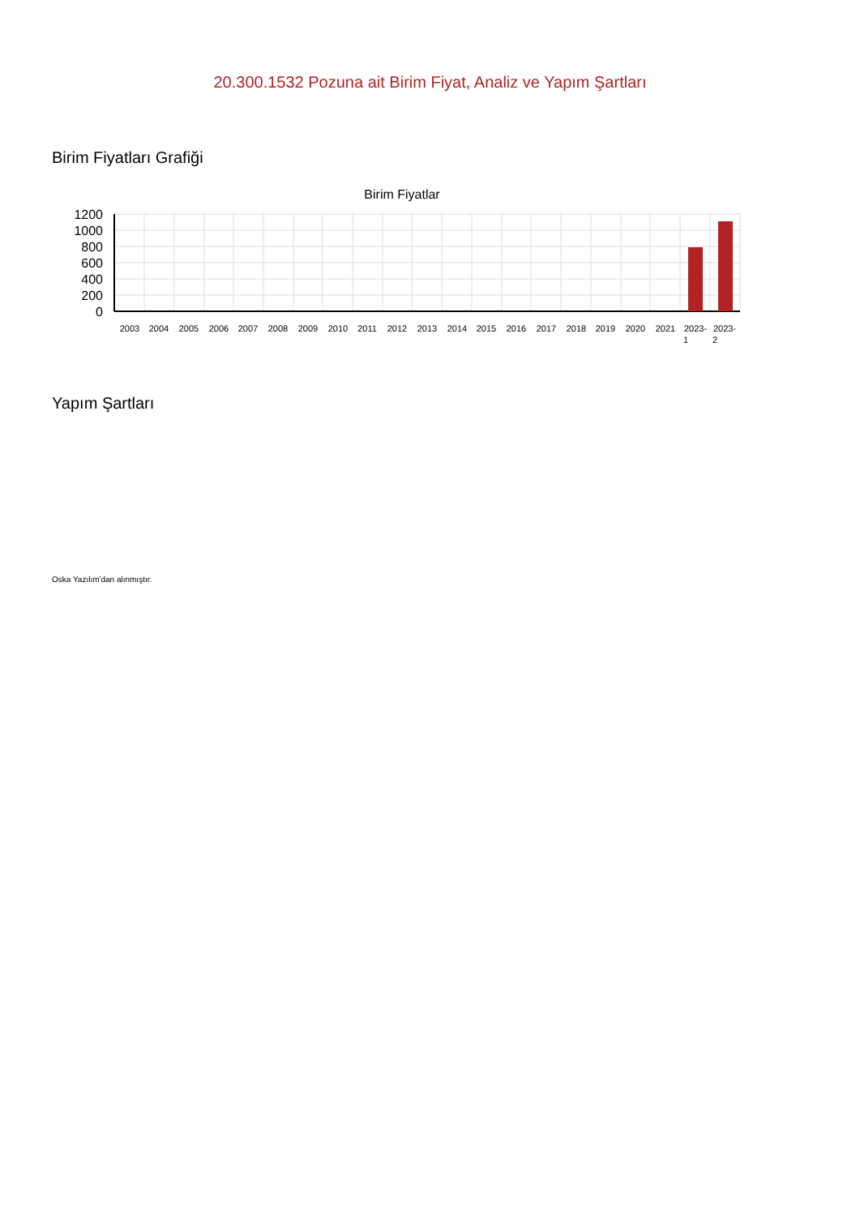20.300.1532 Pozuna ait Birim Fiyat, Analiz ve Yapım Şartları
Birim Fiyatları Grafiği
Birim Fiyatlar
1200
1000
800
600
400
200
0
2003
2004
2005
2006
2007
2008
2009
2010
2011
2012
2013
2014
2015
2016
2017
2018
2019
2020
2021
2023-
1
2023-
2
Yapım Şartları
Oska Yazılım'dan alınmıştır.